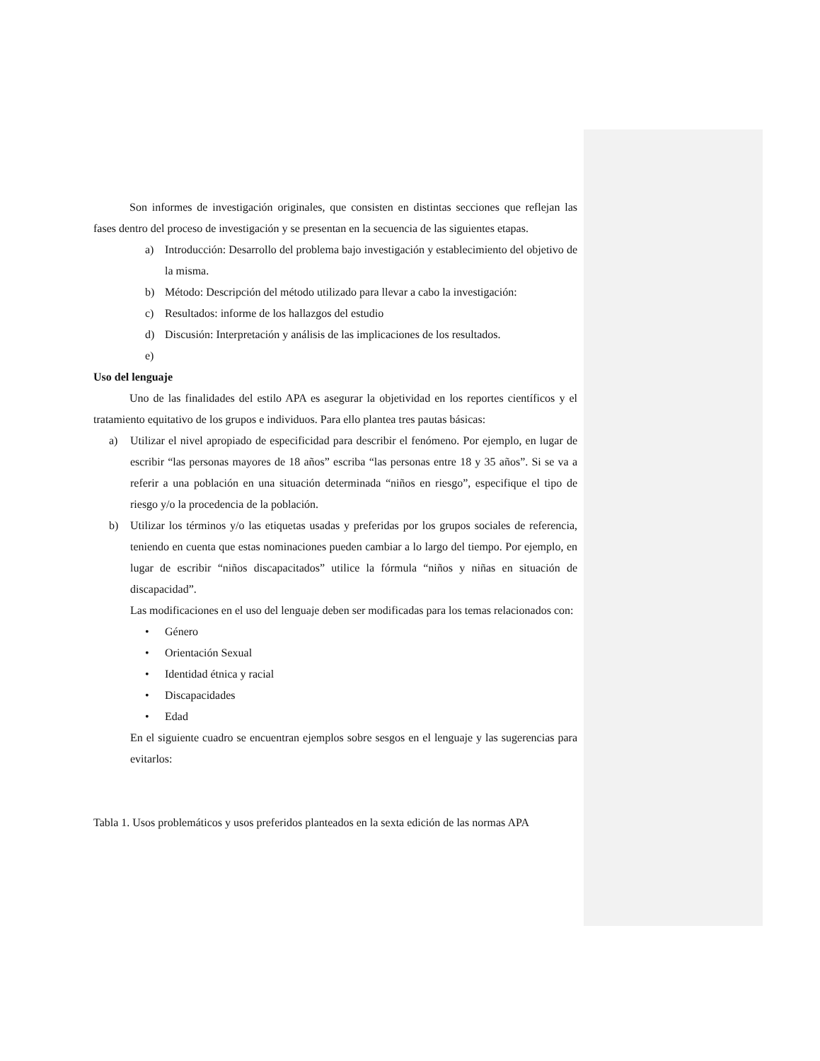Son informes de investigación originales, que consisten en distintas secciones que reflejan las fases dentro del proceso de investigación y se presentan en la secuencia de las siguientes etapas.
a) Introducción: Desarrollo del problema bajo investigación y establecimiento del objetivo de la misma.
b) Método: Descripción del método utilizado para llevar a cabo la investigación:
c) Resultados: informe de los hallazgos del estudio
d) Discusión: Interpretación y análisis de las implicaciones de los resultados.
e)
Uso del lenguaje
Uno de las finalidades del estilo APA es asegurar la objetividad en los reportes científicos y el tratamiento equitativo de los grupos e individuos. Para ello plantea tres pautas básicas:
a) Utilizar el nivel apropiado de especificidad para describir el fenómeno. Por ejemplo, en lugar de escribir “las personas mayores de 18 años” escriba “las personas entre 18 y 35 años”. Si se va a referir a una población en una situación determinada “niños en riesgo”, especifique el tipo de riesgo y/o la procedencia de la población.
b) Utilizar los términos y/o las etiquetas usadas y preferidas por los grupos sociales de referencia, teniendo en cuenta que estas nominaciones pueden cambiar a lo largo del tiempo. Por ejemplo, en lugar de escribir “niños discapacitados” utilice la fórmula “niños y niñas en situación de discapacidad”.
Las modificaciones en el uso del lenguaje deben ser modificadas para los temas relacionados con:
• Género
• Orientación Sexual
• Identidad étnica y racial
• Discapacidades
• Edad
En el siguiente cuadro se encuentran ejemplos sobre sesgos en el lenguaje y las sugerencias para evitarlos:
Tabla 1. Usos problemáticos y usos preferidos planteados en la sexta edición de las normas APA